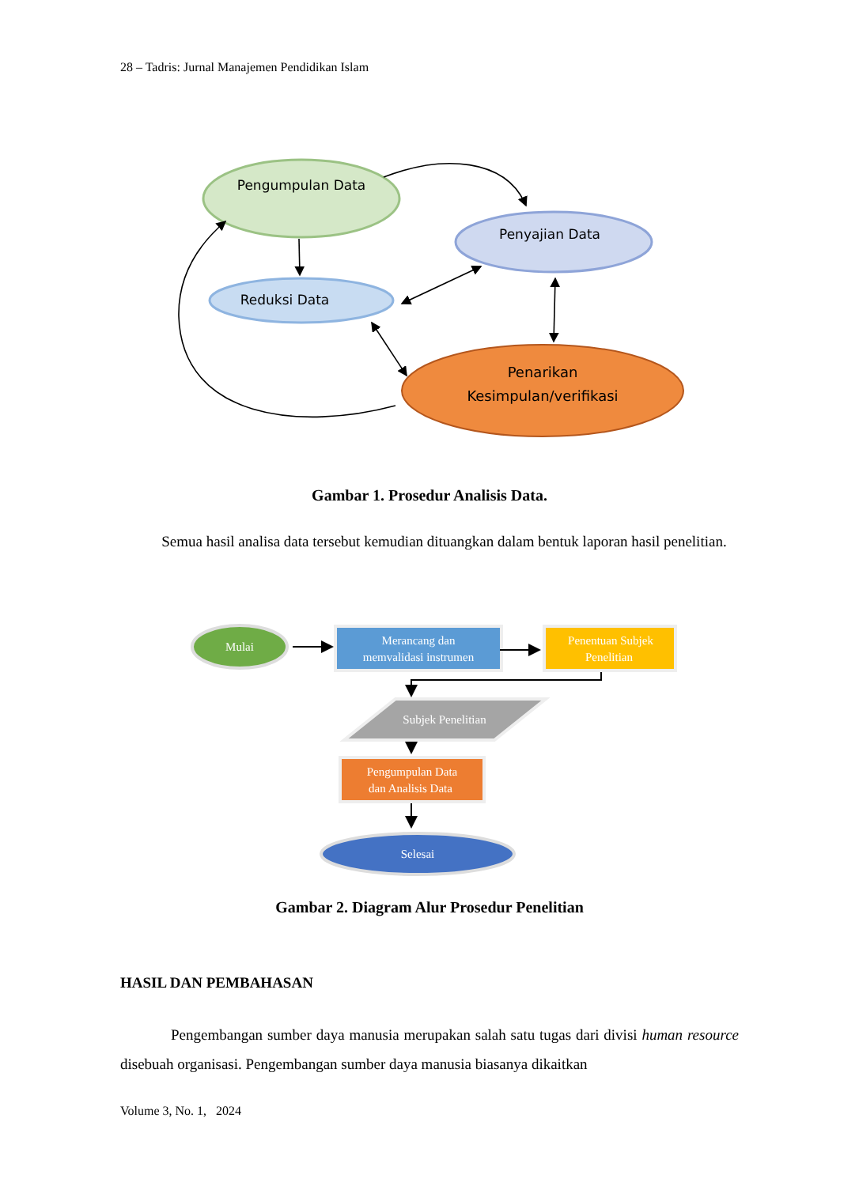28 – Tadris: Jurnal Manajemen Pendidikan Islam
Pengumpulan Data
Penyajian Data
Reduksi Data
Penarikan
Kesimpulan/verifikasi
Gambar 1. Prosedur Analisis Data.
Semua hasil analisa data tersebut kemudian dituangkan dalam bentuk laporan hasil penelitian.
Mulai
Merancang dan
memvalidasi instrumen
Penentuan Subjek
Penelitian
Subjek Penelitian
Pengumpulan Data
dan Analisis Data
Selesai
Gambar 2. Diagram Alur Prosedur Penelitian
HASIL DAN PEMBAHASAN
Pengembangan sumber daya manusia merupakan salah satu tugas dari divisi human resource disebuah organisasi. Pengembangan sumber daya manusia biasanya dikaitkan
Volume 3, No. 1, 2024